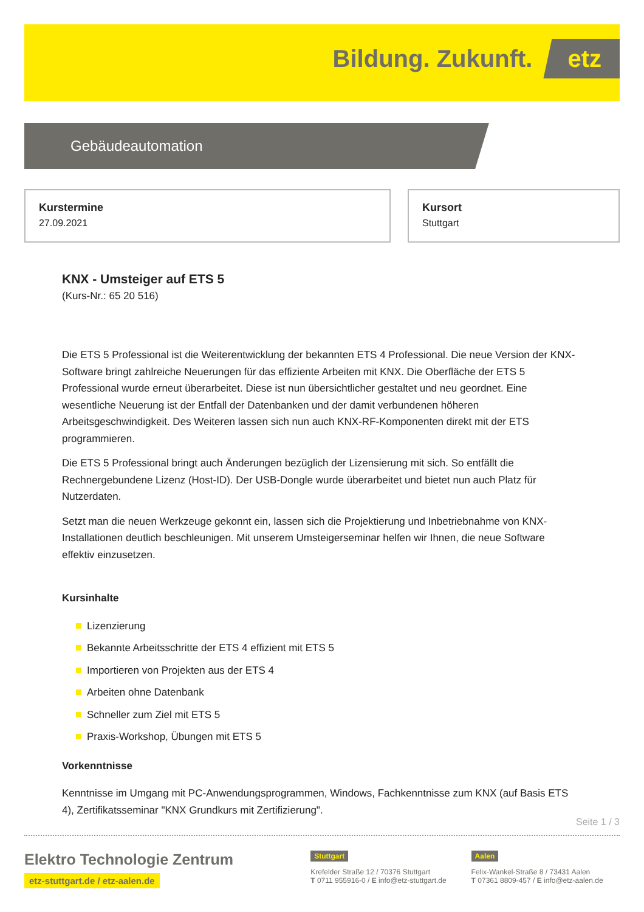Bildung. Zukunft. etz
Gebäudeautomation
Kurstermine
27.09.2021
Kursort
Stuttgart
KNX - Umsteiger auf ETS 5
(Kurs-Nr.: 65 20 516)
Die ETS 5 Professional ist die Weiterentwicklung der bekannten ETS 4 Professional. Die neue Version der KNX-Software bringt zahlreiche Neuerungen für das effiziente Arbeiten mit KNX. Die Oberfläche der ETS 5 Professional wurde erneut überarbeitet. Diese ist nun übersichtlicher gestaltet und neu geordnet. Eine wesentliche Neuerung ist der Entfall der Datenbanken und der damit verbundenen höheren Arbeitsgeschwindigkeit. Des Weiteren lassen sich nun auch KNX-RF-Komponenten direkt mit der ETS programmieren.
Die ETS 5 Professional bringt auch Änderungen bezüglich der Lizensierung mit sich. So entfällt die Rechnergebundene Lizenz (Host-ID). Der USB-Dongle wurde überarbeitet und bietet nun auch Platz für Nutzerdaten.
Setzt man die neuen Werkzeuge gekonnt ein, lassen sich die Projektierung und Inbetriebnahme von KNX-Installationen deutlich beschleunigen. Mit unserem Umsteigerseminar helfen wir Ihnen, die neue Software effektiv einzusetzen.
Kursinhalte
Lizenzierung
Bekannte Arbeitsschritte der ETS 4 effizient mit ETS 5
Importieren von Projekten aus der ETS 4
Arbeiten ohne Datenbank
Schneller zum Ziel mit ETS 5
Praxis-Workshop, Übungen mit ETS 5
Vorkenntnisse
Kenntnisse im Umgang mit PC-Anwendungsprogrammen, Windows, Fachkenntnisse zum KNX (auf Basis ETS 4), Zertifikatsseminar "KNX Grundkurs mit Zertifizierung".
Seite 1 / 3
Elektro Technologie Zentrum
etz-stuttgart.de / etz-aalen.de
Stuttgart
Krefelder Straße 12 / 70376 Stuttgart
T 0711 955916-0 / E info@etz-stuttgart.de
Aalen
Felix-Wankel-Straße 8 / 73431 Aalen
T 07361 8809-457 / E info@etz-aalen.de